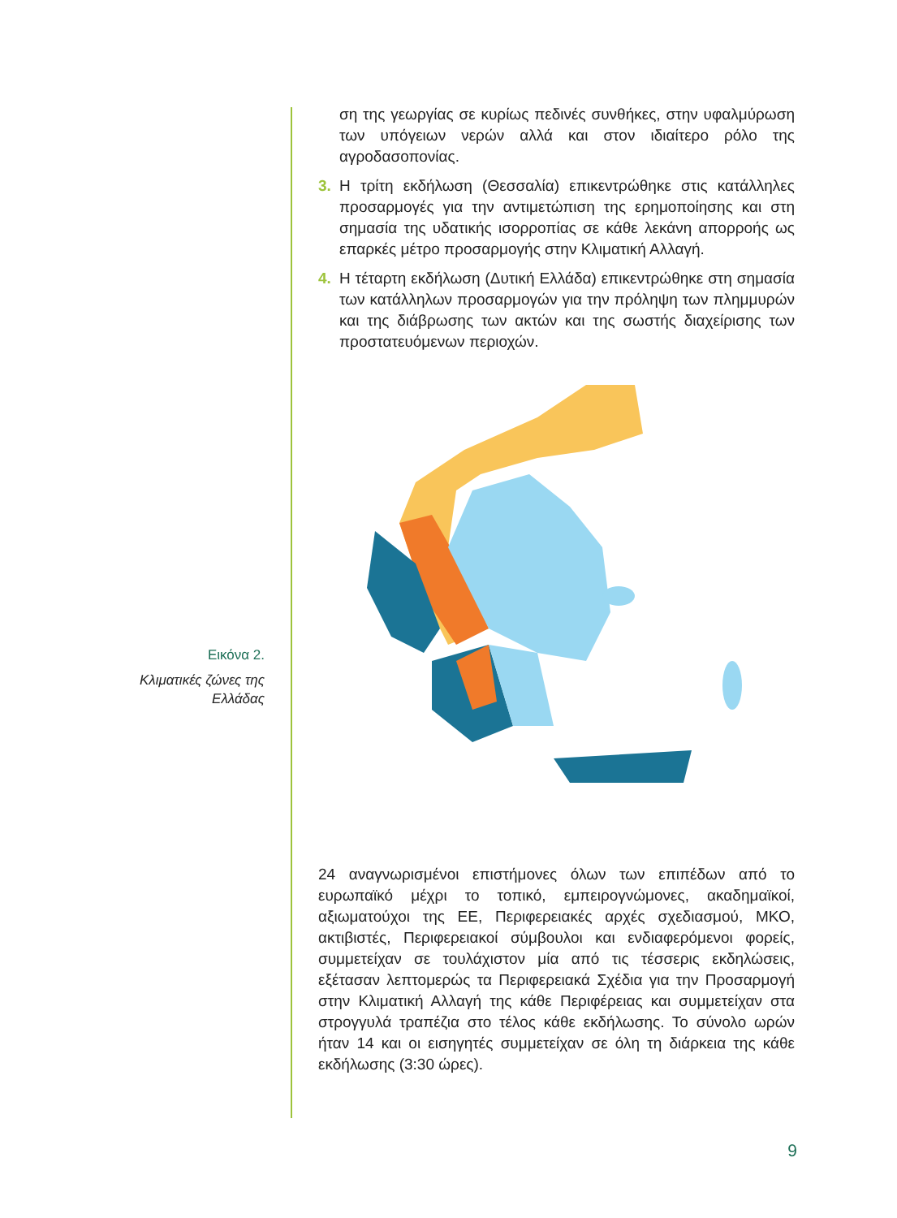ση της γεωργίας σε κυρίως πεδινές συνθήκες, στην υφαλμύρωση των υπόγειων νερών αλλά και στον ιδιαίτερο ρόλο της αγροδασοπονίας.
3. Η τρίτη εκδήλωση (Θεσσαλία) επικεντρώθηκε στις κατάλληλες προσαρμογές για την αντιμετώπιση της ερημοποίησης και στη σημασία της υδατικής ισορροπίας σε κάθε λεκάνη απορροής ως επαρκές μέτρο προσαρμογής στην Κλιματική Αλλαγή.
4. Η τέταρτη εκδήλωση (Δυτική Ελλάδα) επικεντρώθηκε στη σημασία των κατάλληλων προσαρμογών για την πρόληψη των πλημμυρών και της διάβρωσης των ακτών και της σωστής διαχείρισης των προστατευόμενων περιοχών.
24 αναγνωρισμένοι επιστήμονες όλων των επιπέδων από το ευρωπαϊκό μέχρι το τοπικό, εμπειρογνώμονες, ακαδημαϊκοί, αξιωματούχοι της ΕΕ, Περιφερειακές αρχές σχεδιασμού, ΜΚΟ, ακτιβιστές, Περιφερειακοί σύμβουλοι και ενδιαφερόμενοι φορείς, συμμετείχαν σε τουλάχιστον μία από τις τέσσερις εκδηλώσεις, εξέτασαν λεπτομερώς τα Περιφερειακά Σχέδια για την Προσαρμογή στην Κλιματική Αλλαγή της κάθε Περιφέρειας και συμμετείχαν στα στρογγυλά τραπέζια στο τέλος κάθε εκδήλωσης. Το σύνολο ωρών ήταν 14 και οι εισηγητές συμμετείχαν σε όλη τη διάρκεια της κάθε εκδήλωσης (3:30 ώρες).
Εικόνα 2.
Κλιματικές ζώνες της Ελλάδας
9